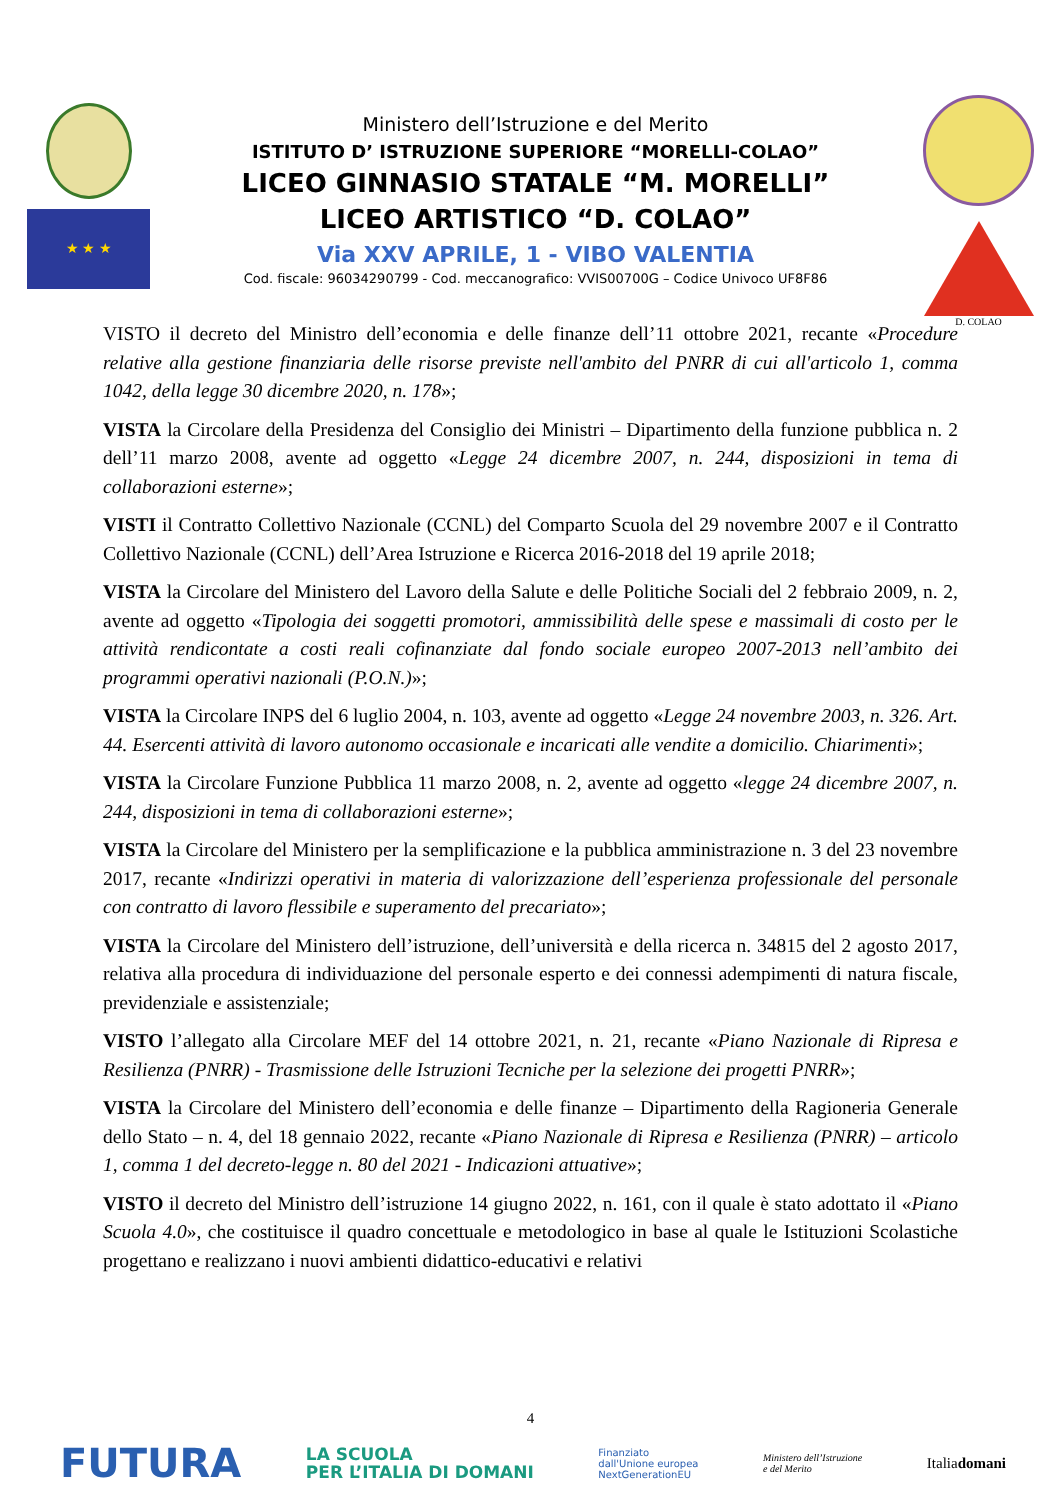★ ★ ★
Ministero dell’Istruzione e del Merito
ISTITUTO D’ ISTRUZIONE SUPERIORE “MORELLI-COLAO”
LICEO GINNASIO STATALE “M. MORELLI”
LICEO ARTISTICO “D. COLAO”
Via XXV APRILE, 1 - VIBO VALENTIA
Cod. fiscale: 96034290799 - Cod. meccanografico: VVIS00700G – Codice Univoco UF8F86
D. COLAO
VISTO il decreto del Ministro dell’economia e delle finanze dell’11 ottobre 2021, recante «Procedure relative alla gestione finanziaria delle risorse previste nell'ambito del PNRR di cui all'articolo 1, comma 1042, della legge 30 dicembre 2020, n. 178»;
VISTA la Circolare della Presidenza del Consiglio dei Ministri – Dipartimento della funzione pubblica n. 2 dell’11 marzo 2008, avente ad oggetto «Legge 24 dicembre 2007, n. 244, disposizioni in tema di collaborazioni esterne»;
VISTI il Contratto Collettivo Nazionale (CCNL) del Comparto Scuola del 29 novembre 2007 e il Contratto Collettivo Nazionale (CCNL) dell’Area Istruzione e Ricerca 2016-2018 del 19 aprile 2018;
VISTA la Circolare del Ministero del Lavoro della Salute e delle Politiche Sociali del 2 febbraio 2009, n. 2, avente ad oggetto «Tipologia dei soggetti promotori, ammissibilità delle spese e massimali di costo per le attività rendicontate a costi reali cofinanziate dal fondo sociale europeo 2007-2013 nell’ambito dei programmi operativi nazionali (P.O.N.)»;
VISTA la Circolare INPS del 6 luglio 2004, n. 103, avente ad oggetto «Legge 24 novembre 2003, n. 326. Art. 44. Esercenti attività di lavoro autonomo occasionale e incaricati alle vendite a domicilio. Chiarimenti»;
VISTA la Circolare Funzione Pubblica 11 marzo 2008, n. 2, avente ad oggetto «legge 24 dicembre 2007, n. 244, disposizioni in tema di collaborazioni esterne»;
VISTA la Circolare del Ministero per la semplificazione e la pubblica amministrazione n. 3 del 23 novembre 2017, recante «Indirizzi operativi in materia di valorizzazione dell’esperienza professionale del personale con contratto di lavoro flessibile e superamento del precariato»;
VISTA la Circolare del Ministero dell’istruzione, dell’università e della ricerca n. 34815 del 2 agosto 2017, relativa alla procedura di individuazione del personale esperto e dei connessi adempimenti di natura fiscale, previdenziale e assistenziale;
VISTO l’allegato alla Circolare MEF del 14 ottobre 2021, n. 21, recante «Piano Nazionale di Ripresa e Resilienza (PNRR) - Trasmissione delle Istruzioni Tecniche per la selezione dei progetti PNRR»;
VISTA la Circolare del Ministero dell’economia e delle finanze – Dipartimento della Ragioneria Generale dello Stato – n. 4, del 18 gennaio 2022, recante «Piano Nazionale di Ripresa e Resilienza (PNRR) – articolo 1, comma 1 del decreto-legge n. 80 del 2021 - Indicazioni attuative»;
VISTO il decreto del Ministro dell’istruzione 14 giugno 2022, n. 161, con il quale è stato adottato il «Piano Scuola 4.0», che costituisce il quadro concettuale e metodologico in base al quale le Istituzioni Scolastiche progettano e realizzano i nuovi ambienti didattico-educativi e relativi
4
FUTURA LA SCUOLA
PER L’ITALIA DI DOMANI Finanziato
dall'Unione europea
NextGenerationEU Ministero dell’Istruzione
e del Merito Italiadomani